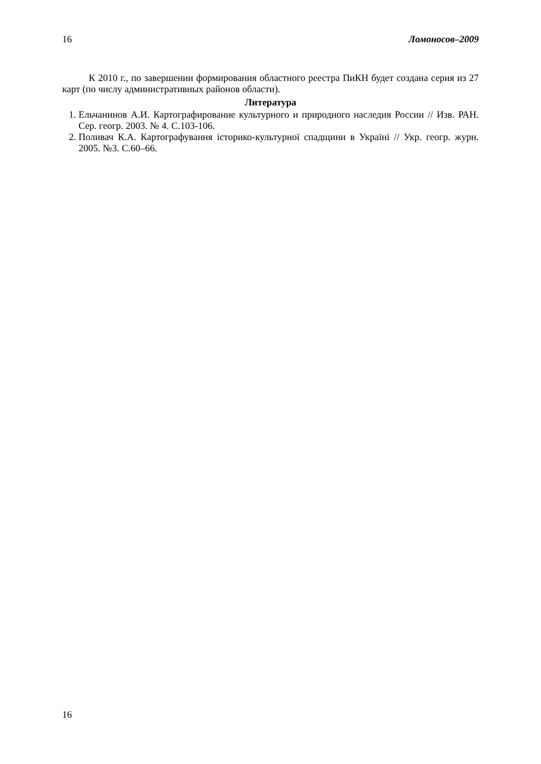16 Ломоносов–2009
К 2010 г., по завершении формирования областного реестра ПиКН будет создана серия из 27 карт (по числу административных районов области).
Литература
1. Ельчанинов А.И. Картографирование культурного и природного наследия России // Изв. РАН. Сер. геогр. 2003. № 4. С.103-106.
2. Поливач К.А. Картографування історико-культурної спадщини в Україні // Укр. геогр. журн. 2005. №3. С.60–66.
16